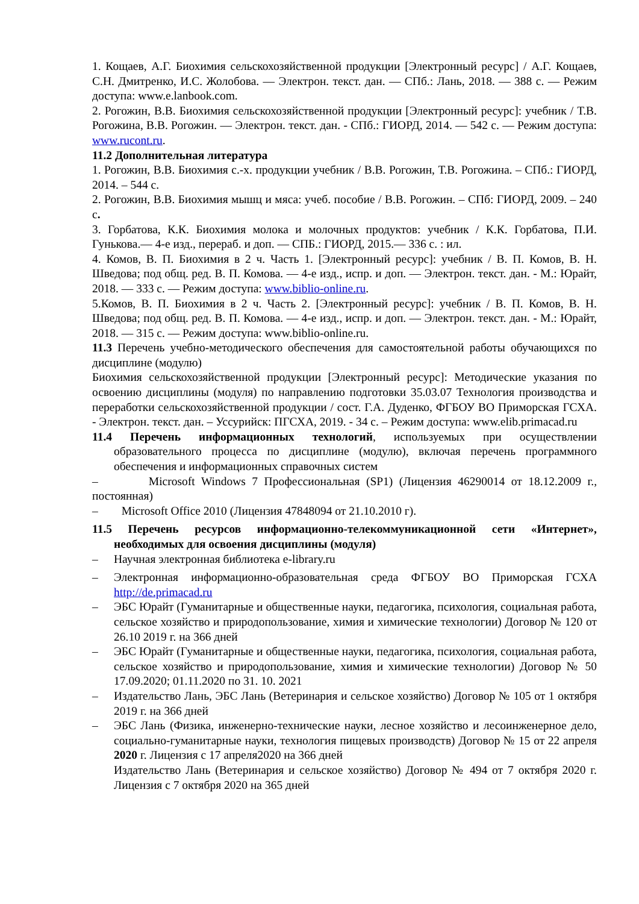1. Кощаев, А.Г. Биохимия сельскохозяйственной продукции [Электронный ресурс] / А.Г. Кощаев, С.Н. Дмитренко, И.С. Жолобова. — Электрон. текст. дан. — СПб.: Лань, 2018. — 388 с. — Режим доступа: www.e.lanbook.com.
2. Рогожин, В.В. Биохимия сельскохозяйственной продукции [Электронный ресурс]: учебник / Т.В. Рогожина, В.В. Рогожин. — Электрон. текст. дан. - СПб.: ГИОРД, 2014. — 542 с. — Режим доступа: www.rucont.ru.
11.2 Дополнительная литература
1. Рогожин, В.В. Биохимия с.-х. продукции учебник / В.В. Рогожин, Т.В. Рогожина. – СПб.: ГИОРД, 2014. – 544 с.
2. Рогожин, В.В. Биохимия мышц и мяса: учеб. пособие / В.В. Рогожин. – СПб: ГИОРД, 2009. – 240 с.
3. Горбатова, К.К. Биохимия молока и молочных продуктов: учебник / К.К. Горбатова, П.И. Гунькова.— 4-е изд., перераб. и доп. — СПБ.: ГИОРД, 2015.— 336 с. : ил.
4. Комов, В. П. Биохимия в 2 ч. Часть 1. [Электронный ресурс]: учебник / В. П. Комов, В. Н. Шведова; под общ. ред. В. П. Комова. — 4-е изд., испр. и доп. — Электрон. текст. дан. - М.: Юрайт, 2018. — 333 с. — Режим доступа: www.biblio-online.ru.
5.Комов, В. П. Биохимия в 2 ч. Часть 2. [Электронный ресурс]: учебник / В. П. Комов, В. Н. Шведова; под общ. ред. В. П. Комова. — 4-е изд., испр. и доп. — Электрон. текст. дан. - М.: Юрайт, 2018. — 315 с. — Режим доступа: www.biblio-online.ru.
11.3 Перечень учебно-методического обеспечения для самостоятельной работы обучающихся по дисциплине (модулю)
Биохимия сельскохозяйственной продукции [Электронный ресурс]: Методические указания по освоению дисциплины (модуля) по направлению подготовки 35.03.07 Технология производства и переработки сельскохозяйственной продукции / сост. Г.А. Дуденко, ФГБОУ ВО Приморская ГСХА. - Электрон. текст. дан. – Уссурийск: ПГСХА, 2019. - 34 с. – Режим доступа: www.elib.primacad.ru
11.4 Перечень информационных технологий, используемых при осуществлении образовательного процесса по дисциплине (модулю), включая перечень программного обеспечения и информационных справочных систем
– Microsoft Windows 7 Профессиональная (SP1) (Лицензия 46290014 от 18.12.2009 г., постоянная)
– Microsoft Office 2010 (Лицензия 47848094 от 21.10.2010 г).
11.5 Перечень ресурсов информационно-телекоммуникационной сети «Интернет», необходимых для освоения дисциплины (модуля)
– Научная электронная библиотека e-library.ru
– Электронная информационно-образовательная среда ФГБОУ ВО Приморская ГСХА http://de.primacad.ru
– ЭБС Юрайт (Гуманитарные и общественные науки, педагогика, психология, социальная работа, сельское хозяйство и природопользование, химия и химические технологии) Договор № 120 от 26.10 2019 г. на 366 дней
– ЭБС Юрайт (Гуманитарные и общественные науки, педагогика, психология, социальная работа, сельское хозяйство и природопользование, химия и химические технологии) Договор № 50 17.09.2020; 01.11.2020 по 31. 10. 2021
– Издательство Лань, ЭБС Лань (Ветеринария и сельское хозяйство) Договор № 105 от 1 октября 2019 г. на 366 дней
– ЭБС Лань (Физика, инженерно-технические науки, лесное хозяйство и лесоинженерное дело, социально-гуманитарные науки, технология пищевых производств) Договор № 15 от 22 апреля 2020 г. Лицензия с 17 апреля2020 на 366 дней
Издательство Лань (Ветеринария и сельское хозяйство) Договор № 494 от 7 октября 2020 г. Лицензия с 7 октября 2020 на 365 дней